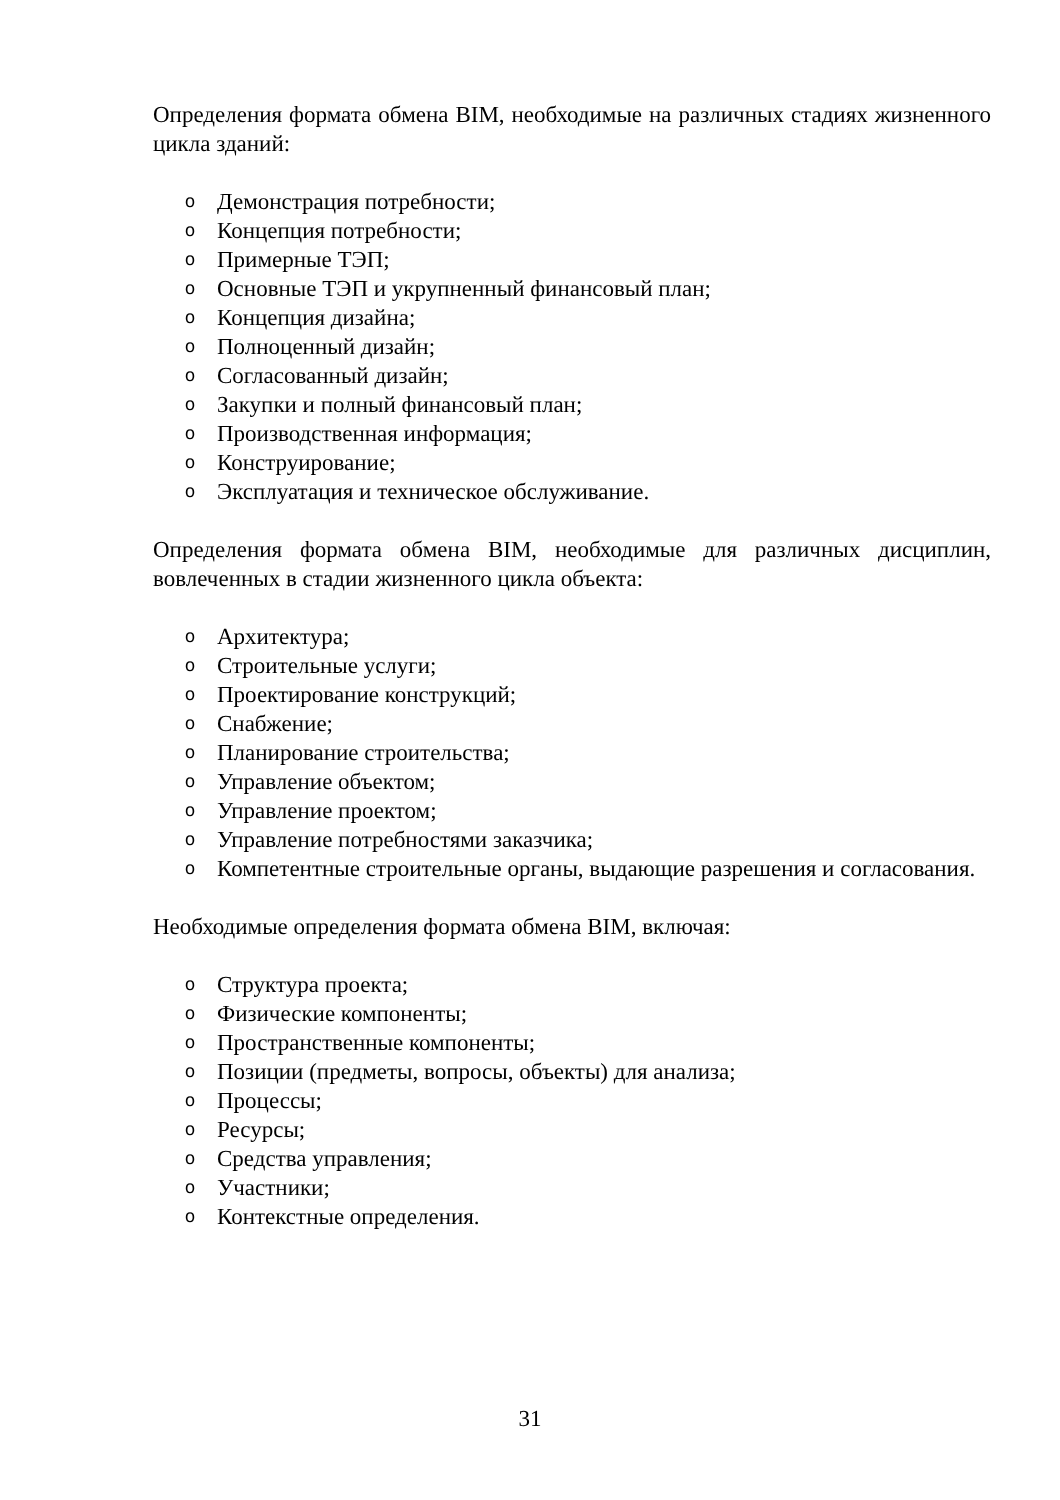Определения формата обмена BIM, необходимые на различных стадиях жизненного цикла зданий:
o Демонстрация потребности;
o Концепция потребности;
o Примерные ТЭП;
o Основные ТЭП и укрупненный финансовый план;
o Концепция дизайна;
o Полноценный дизайн;
o Согласованный дизайн;
o Закупки и полный финансовый план;
o Производственная информация;
o Конструирование;
o Эксплуатация и техническое обслуживание.
Определения формата обмена BIM, необходимые для различных дисциплин, вовлеченных в стадии жизненного цикла объекта:
o Архитектура;
o Строительные услуги;
o Проектирование конструкций;
o Снабжение;
o Планирование строительства;
o Управление объектом;
o Управление проектом;
o Управление потребностями заказчика;
o Компетентные строительные органы, выдающие разрешения и согласования.
Необходимые определения формата обмена BIM, включая:
o Структура проекта;
o Физические компоненты;
o Пространственные компоненты;
o Позиции (предметы, вопросы, объекты) для анализа;
o Процессы;
o Ресурсы;
o Средства управления;
o Участники;
o Контекстные определения.
31